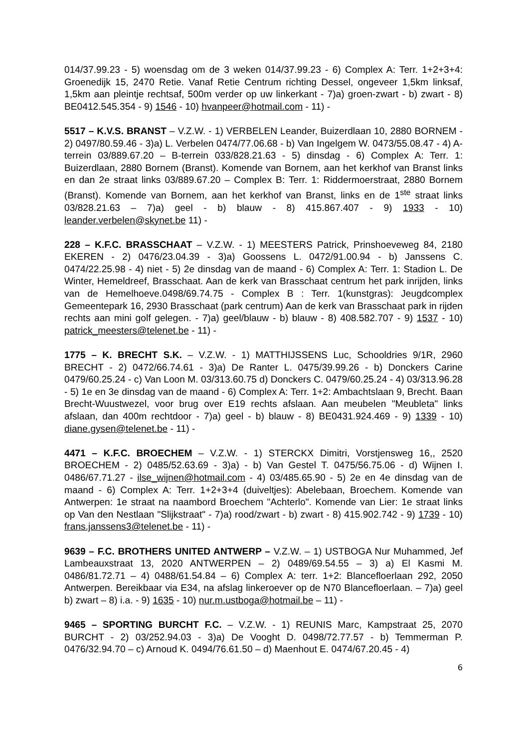014/37.99.23 - 5) woensdag om de 3 weken 014/37.99.23 - 6) Complex A: Terr. 1+2+3+4: Groenedijk 15, 2470 Retie. Vanaf Retie Centrum richting Dessel, ongeveer 1,5km linksaf, 1,5km aan pleintje rechtsaf, 500m verder op uw linkerkant - 7)a) groen-zwart - b) zwart - 8) BE0412.545.354 - 9) 1546 - 10) hvanpeer@hotmail.com - 11) -
5517 – K.V.S. BRANST – V.Z.W. - 1) VERBELEN Leander, Buizerdlaan 10, 2880 BORNEM - 2) 0497/80.59.46 - 3)a) L. Verbelen 0474/77.06.68 - b) Van Ingelgem W. 0473/55.08.47 - 4) A-terrein 03/889.67.20 – B-terrein 033/828.21.63 - 5) dinsdag - 6) Complex A: Terr. 1: Buizerdlaan, 2880 Bornem (Branst). Komende van Bornem, aan het kerkhof van Branst links en dan 2e straat links 03/889.67.20 – Complex B: Terr. 1: Riddermoerstraat, 2880 Bornem (Branst). Komende van Bornem, aan het kerkhof van Branst, links en de 1<sup>ste</sup> straat links 03/828.21.63 – 7)a) geel - b) blauw - 8) 415.867.407 - 9) 1933 - 10) leander.verbelen@skynet.be 11) -
228 – K.F.C. BRASSCHAAT – V.Z.W. - 1) MEESTERS Patrick, Prinshoeveweg 84, 2180 EKEREN - 2) 0476/23.04.39 - 3)a) Goossens L. 0472/91.00.94 - b) Janssens C. 0474/22.25.98 - 4) niet - 5) 2e dinsdag van de maand - 6) Complex A: Terr. 1: Stadion L. De Winter, Hemeldreef, Brasschaat. Aan de kerk van Brasschaat centrum het park inrijden, links van de Hemelhoeve.0498/69.74.75 - Complex B : Terr. 1(kunstgras): Jeugdcomplex Gemeentepark 16, 2930 Brasschaat (park centrum) Aan de kerk van Brasschaat park in rijden rechts aan mini golf gelegen. - 7)a) geel/blauw - b) blauw - 8) 408.582.707 - 9) 1537 - 10) patrick_meesters@telenet.be - 11) -
1775 – K. BRECHT S.K. – V.Z.W. - 1) MATTHIJSSENS Luc, Schooldries 9/1R, 2960 BRECHT - 2) 0472/66.74.61 - 3)a) De Ranter L. 0475/39.99.26 - b) Donckers Carine 0479/60.25.24 - c) Van Loon M. 03/313.60.75 d) Donckers C. 0479/60.25.24 - 4) 03/313.96.28 - 5) 1e en 3e dinsdag van de maand - 6) Complex A: Terr. 1+2: Ambachtslaan 9, Brecht. Baan Brecht-Wuustwezel, voor brug over E19 rechts afslaan. Aan meubelen "Meubleta" links afslaan, dan 400m rechtdoor - 7)a) geel - b) blauw - 8) BE0431.924.469 - 9) 1339 - 10) diane.gysen@telenet.be - 11) -
4471 – K.F.C. BROECHEM – V.Z.W. - 1) STERCKX Dimitri, Vorstjensweg 16,, 2520 BROECHEM - 2) 0485/52.63.69 - 3)a) - b) Van Gestel T. 0475/56.75.06 - d) Wijnen I. 0486/67.71.27 - ilse_wijnen@hotmail.com - 4) 03/485.65.90 - 5) 2e en 4e dinsdag van de maand - 6) Complex A: Terr. 1+2+3+4 (duiveltjes): Abelebaan, Broechem. Komende van Antwerpen: 1e straat na naambord Broechem "Achterlo". Komende van Lier: 1e straat links op Van den Nestlaan "Slijkstraat" - 7)a) rood/zwart - b) zwart - 8) 415.902.742 - 9) 1739 - 10) frans.janssens3@telenet.be - 11) -
9639 – F.C. BROTHERS UNITED ANTWERP – V.Z.W. – 1) USTBOGA Nur Muhammed, Jef Lambeauxstraat 13, 2020 ANTWERPEN – 2) 0489/69.54.55 – 3) a) El Kasmi M. 0486/81.72.71 – 4) 0488/61.54.84 – 6) Complex A: terr. 1+2: Blancefloerlaan 292, 2050 Antwerpen. Bereikbaar via E34, na afslag linkeroever op de N70 Blancefloerlaan. – 7)a) geel b) zwart – 8) i.a. - 9) 1635 - 10) nur.m.ustboga@hotmail.be – 11) -
9465 – SPORTING BURCHT F.C. – V.Z.W. - 1) REUNIS Marc, Kampstraat 25, 2070 BURCHT - 2) 03/252.94.03 - 3)a) De Vooght D. 0498/72.77.57 - b) Temmerman P. 0476/32.94.70 – c) Arnoud K. 0494/76.61.50 – d) Maenhout E. 0474/67.20.45 - 4)
6